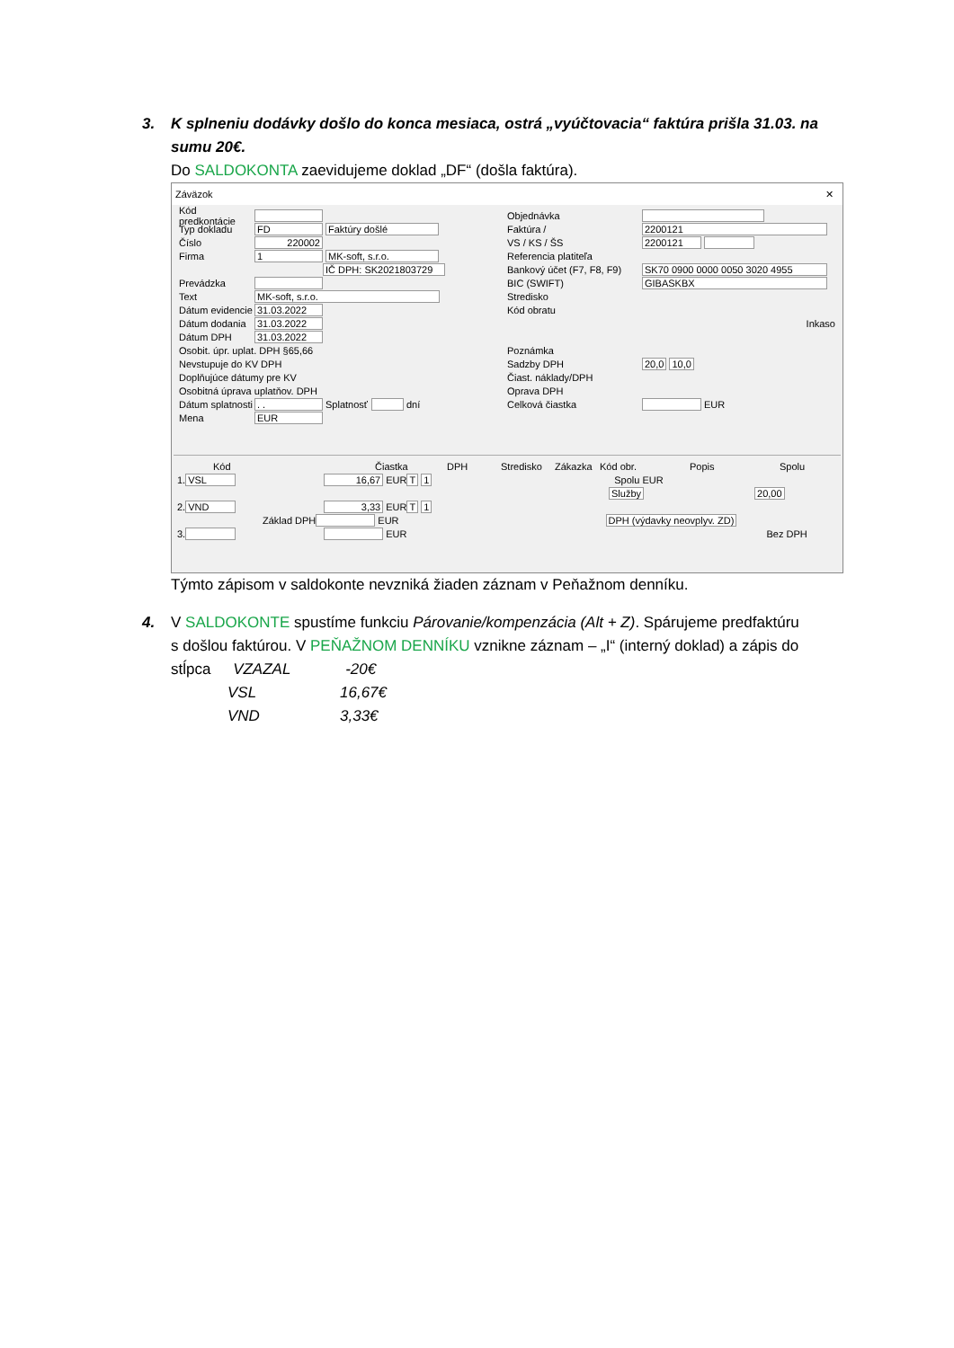3. K splneniu dodávky došlo do konca mesiaca, ostrá „vyúčtovacia“ faktúra prišla 31.03. na
sumu 20€.
Do SALDOKONTA zaevidujeme doklad „DF“ (došla faktúra).
Záväzok ✕
Kód predkontácie
Typ dokladu FD Faktúry došlé
Číslo 220002
Firma 1 MK-soft, s.r.o.
IČ DPH: SK2021803729
Prevádzka
Text MK-soft, s.r.o.
Dátum evidencie 31.03.2022
Dátum dodania 31.03.2022
Dátum DPH 31.03.2022
Osobit. úpr. uplat. DPH §65,66
Nevstupuje do KV DPH
Doplňujúce dátumy pre KV
Osobitná úprava uplatňov. DPH
Dátum splatnosti. . Splatnosť dní
Mena EUR
Objednávka
Faktúra / 2200121
VS / KS / ŠS 2200121
Referencia platiteľa
Bankový účet (F7, F8, F9) SK70 0900 0000 0050 3020 4955
BIC (SWIFT) GIBASKBX
Stredisko
Kód obratu
Inkaso
Poznámka
Sadzby DPH 20,0 10,0
Čiast. náklady/DPH
Oprava DPH
Celková čiastka EUR
Kód Čiastka DPH Stredisko Zákazka Kód obr. Popis Spolu
1. VSL 16,67 EUR T 1 Spolu EUR
Služby 20,00
2. VND 3,33 EUR T 1
Základ DPH EUR DPH (výdavky neovplyv. ZD)
3. EUR Bez DPH
Týmto zápisom v saldokonte nevzniká žiaden záznam v Peňažnom denníku.
4. V SALDOKONTE spustíme funkciu Párovanie/kompenzácia (Alt + Z). Spárujeme predfaktúru
s došlou faktúrou. V PEŇAŽNOM DENNÍKU vznikne záznam – „I“ (interný doklad) a zápis do
stĺpca VZAZAL -20€
VSL 16,67€
VND 3,33€